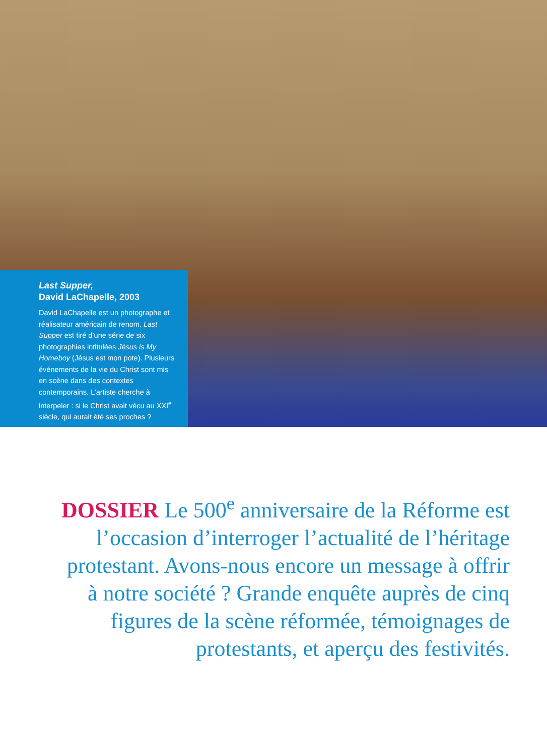Last Supper,
David LaChapelle, 2003
David LaChapelle est un photographe et réalisateur américain de renom. Last Supper est tiré d’une série de six photographies intitulées Jésus is My Homeboy (Jésus est mon pote). Plusieurs événements de la vie du Christ sont mis en scène dans des contextes contemporains. L’artiste cherche à interpeler : si le Christ avait vécu au XXI<sup>e</sup> siècle, qui aurait été ses proches ?
DOSSIER Le 500<sup>e</sup> anniversaire de la Réforme est l’occasion d’interroger l’actualité de l’héritage protestant. Avons-nous encore un message à offrir à notre société ? Grande enquête auprès de cinq figures de la scène réformée, témoignages de protestants, et aperçu des festivités.